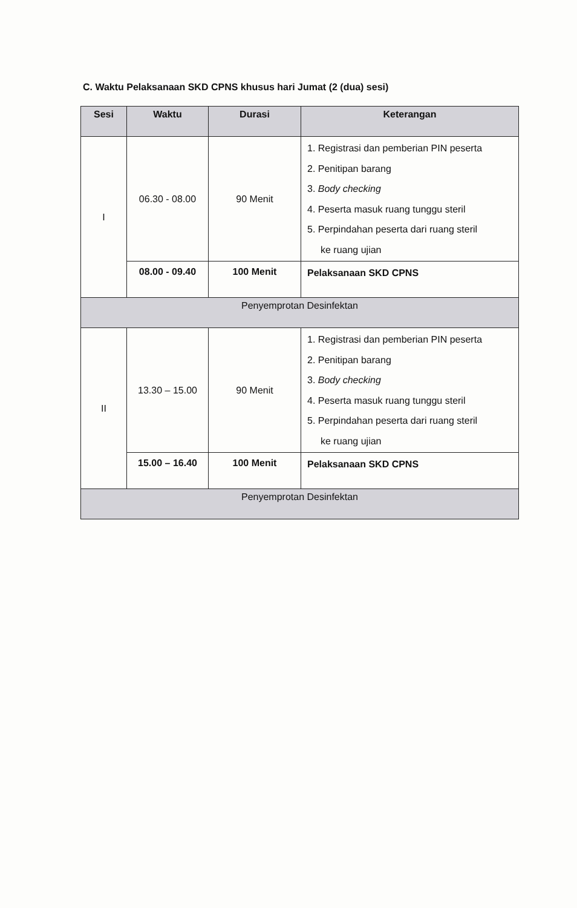C. Waktu Pelaksanaan SKD CPNS khusus hari Jumat (2 (dua) sesi)
| Sesi | Waktu | Durasi | Keterangan |
| --- | --- | --- | --- |
| I | 06.30 - 08.00 | 90 Menit | 1. Registrasi dan pemberian PIN peserta 2. Penitipan barang 3. Body checking 4. Peserta masuk ruang tunggu steril 5. Perpindahan peserta dari ruang steril ke ruang ujian |
| | 08.00 - 09.40 | 100 Menit | Pelaksanaan SKD CPNS |
| Penyemprotan Desinfektan | | | |
| II | 13.30 – 15.00 | 90 Menit | 1. Registrasi dan pemberian PIN peserta 2. Penitipan barang 3. Body checking 4. Peserta masuk ruang tunggu steril 5. Perpindahan peserta dari ruang steril ke ruang ujian |
| | 15.00 – 16.40 | 100 Menit | Pelaksanaan SKD CPNS |
| Penyemprotan Desinfektan | | | |